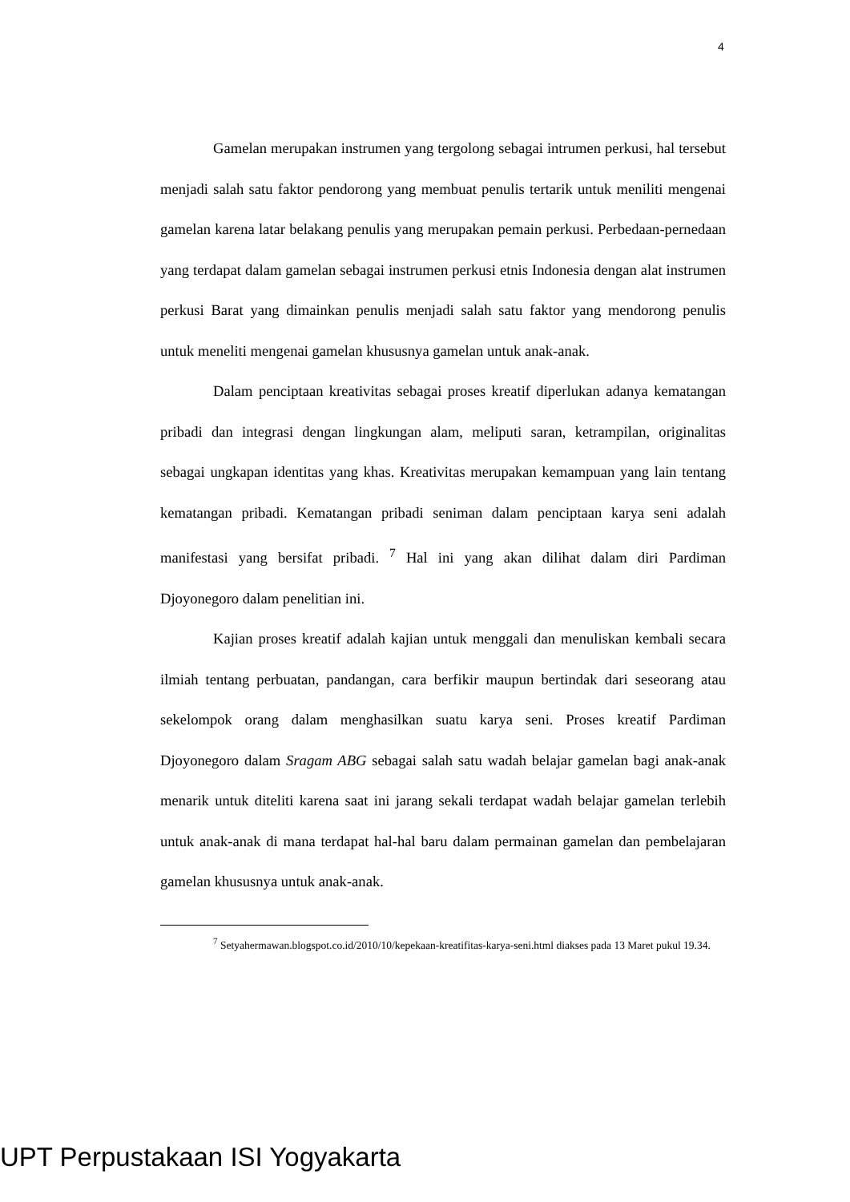4
Gamelan merupakan instrumen yang tergolong sebagai intrumen perkusi, hal tersebut menjadi salah satu faktor pendorong yang membuat penulis tertarik untuk meniliti mengenai gamelan karena latar belakang penulis yang merupakan pemain perkusi. Perbedaan-pernedaan yang terdapat dalam gamelan sebagai instrumen perkusi etnis Indonesia dengan alat instrumen perkusi Barat yang dimainkan penulis menjadi salah satu faktor yang mendorong penulis untuk meneliti mengenai gamelan khususnya gamelan untuk anak-anak.
Dalam penciptaan kreativitas sebagai proses kreatif diperlukan adanya kematangan pribadi dan integrasi dengan lingkungan alam, meliputi saran, ketrampilan, originalitas sebagai ungkapan identitas yang khas. Kreativitas merupakan kemampuan yang lain tentang kematangan pribadi. Kematangan pribadi seniman dalam penciptaan karya seni adalah manifestasi yang bersifat pribadi. <sup>7</sup> Hal ini yang akan dilihat dalam diri Pardiman Djoyonegoro dalam penelitian ini.
Kajian proses kreatif adalah kajian untuk menggali dan menuliskan kembali secara ilmiah tentang perbuatan, pandangan, cara berfikir maupun bertindak dari seseorang atau sekelompok orang dalam menghasilkan suatu karya seni. Proses kreatif Pardiman Djoyonegoro dalam Sragam ABG sebagai salah satu wadah belajar gamelan bagi anak-anak menarik untuk diteliti karena saat ini jarang sekali terdapat wadah belajar gamelan terlebih untuk anak-anak di mana terdapat hal-hal baru dalam permainan gamelan dan pembelajaran gamelan khususnya untuk anak-anak.
<sup>7</sup> Setyahermawan.blogspot.co.id/2010/10/kepekaan-kreatifitas-karya-seni.html diakses pada 13 Maret pukul 19.34.
UPT Perpustakaan ISI Yogyakarta